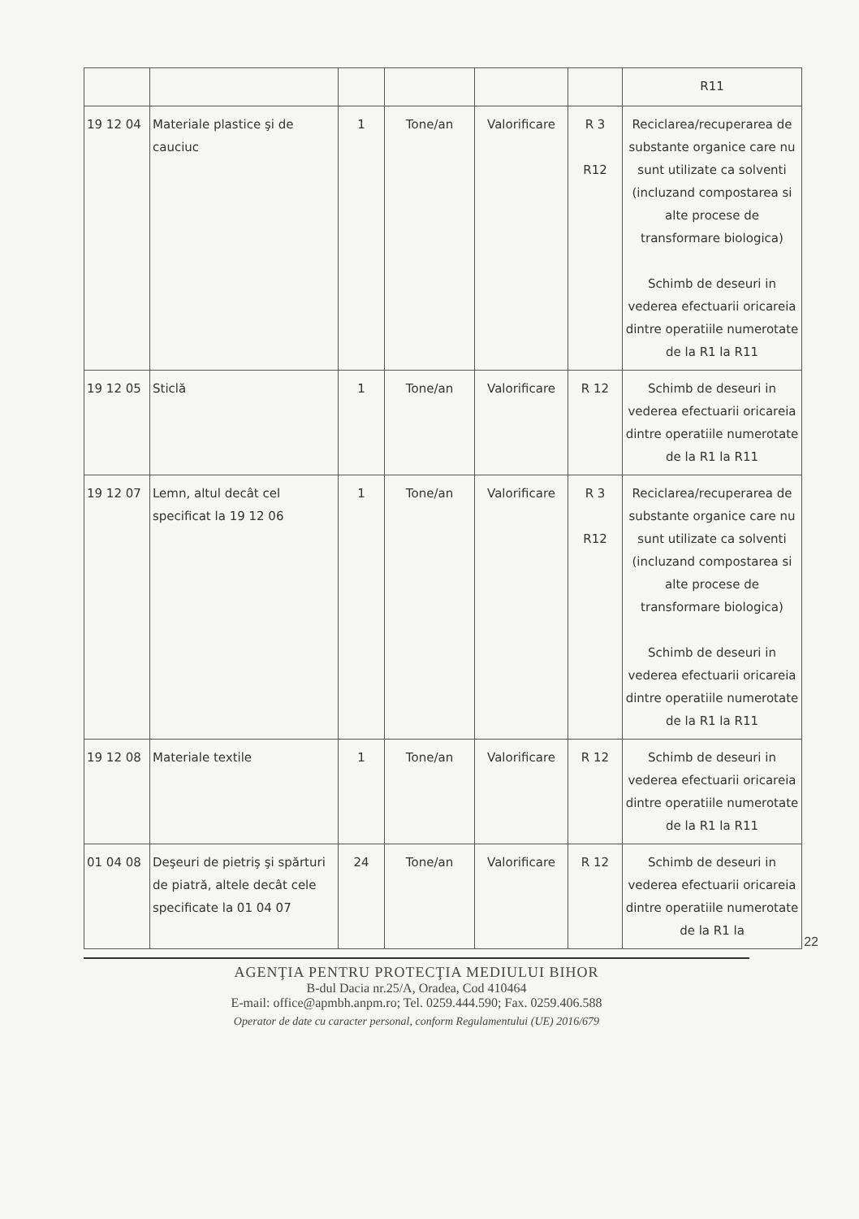| | | | | | | R11 |
| 19 12 04 | Materiale plastice şi de cauciuc | 1 | Tone/an | Valorificare | R 3 R12 | Reciclarea/recuperarea de substante organice care nu sunt utilizate ca solventi (incluzand compostarea si alte procese de transformare biologica) Schimb de deseuri in vederea efectuarii oricareia dintre operatiile numerotate de la R1 la R11 |
| 19 12 05 | Sticlă | 1 | Tone/an | Valorificare | R 12 | Schimb de deseuri in vederea efectuarii oricareia dintre operatiile numerotate de la R1 la R11 |
| 19 12 07 | Lemn, altul decât cel specificat la 19 12 06 | 1 | Tone/an | Valorificare | R 3 R12 | Reciclarea/recuperarea de substante organice care nu sunt utilizate ca solventi (incluzand compostarea si alte procese de transformare biologica) Schimb de deseuri in vederea efectuarii oricareia dintre operatiile numerotate de la R1 la R11 |
| 19 12 08 | Materiale textile | 1 | Tone/an | Valorificare | R 12 | Schimb de deseuri in vederea efectuarii oricareia dintre operatiile numerotate de la R1 la R11 |
| 01 04 08 | Deşeuri de pietriş şi spărturi de piatră, altele decât cele specificate la 01 04 07 | 24 | Tone/an | Valorificare | R 12 | Schimb de deseuri in vederea efectuarii oricareia dintre operatiile numerotate de la R1 la |
22
AGENŢIA PENTRU PROTECŢIA MEDIULUI BIHOR
B-dul Dacia nr.25/A, Oradea, Cod 410464
E-mail: office@apmbh.anpm.ro; Tel. 0259.444.590; Fax. 0259.406.588
Operator de date cu caracter personal, conform Regulamentului (UE) 2016/679